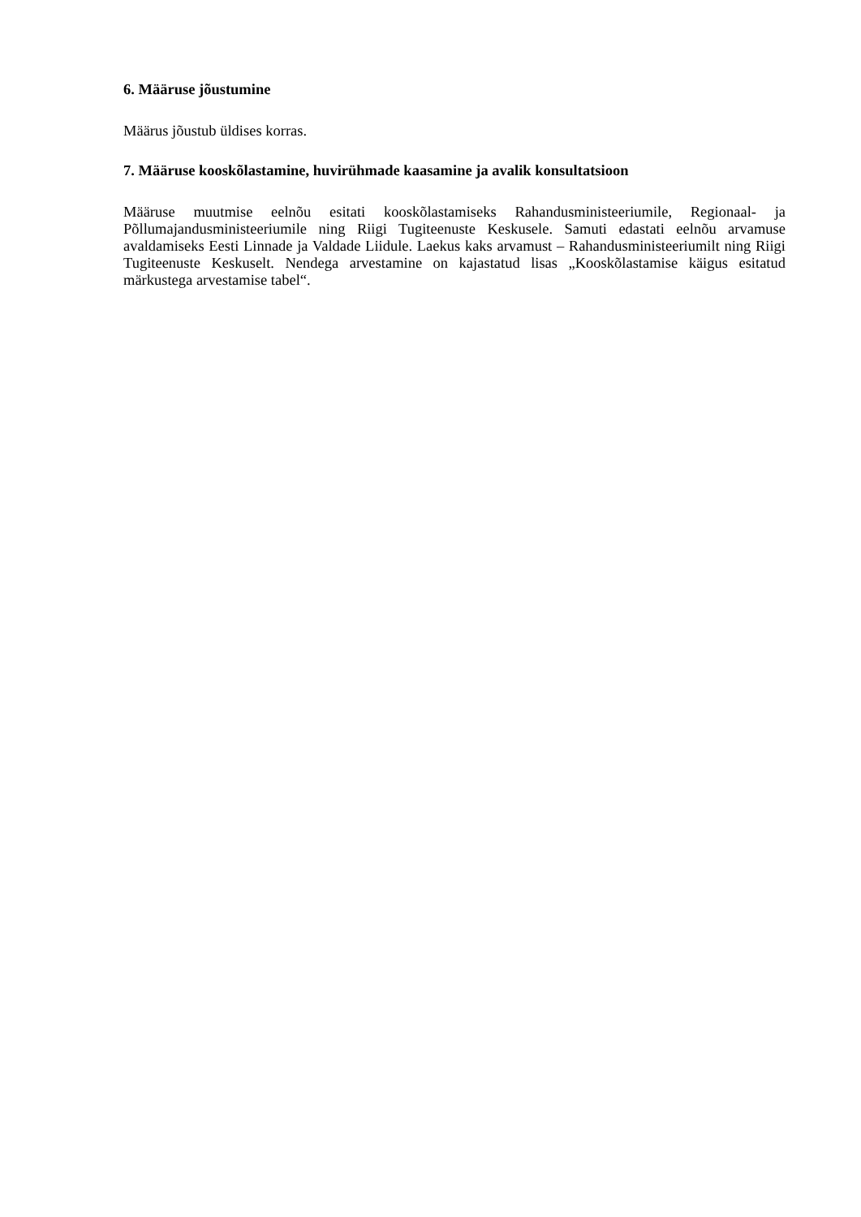6. Määruse jõustumine
Määrus jõustub üldises korras.
7. Määruse kooskõlastamine, huvirühmade kaasamine ja avalik konsultatsioon
Määruse muutmise eelnõu esitati kooskõlastamiseks Rahandusministeeriumile, Regionaal- ja Põllumajandusministeeriumile ning Riigi Tugiteenuste Keskusele. Samuti edastati eelnõu arvamuse avaldamiseks Eesti Linnade ja Valdade Liidule. Laekus kaks arvamust – Rahandusministeeriumilt ning Riigi Tugiteenuste Keskuselt. Nendega arvestamine on kajastatud lisas „Kooskõlastamise käigus esitatud märkustega arvestamise tabel“.